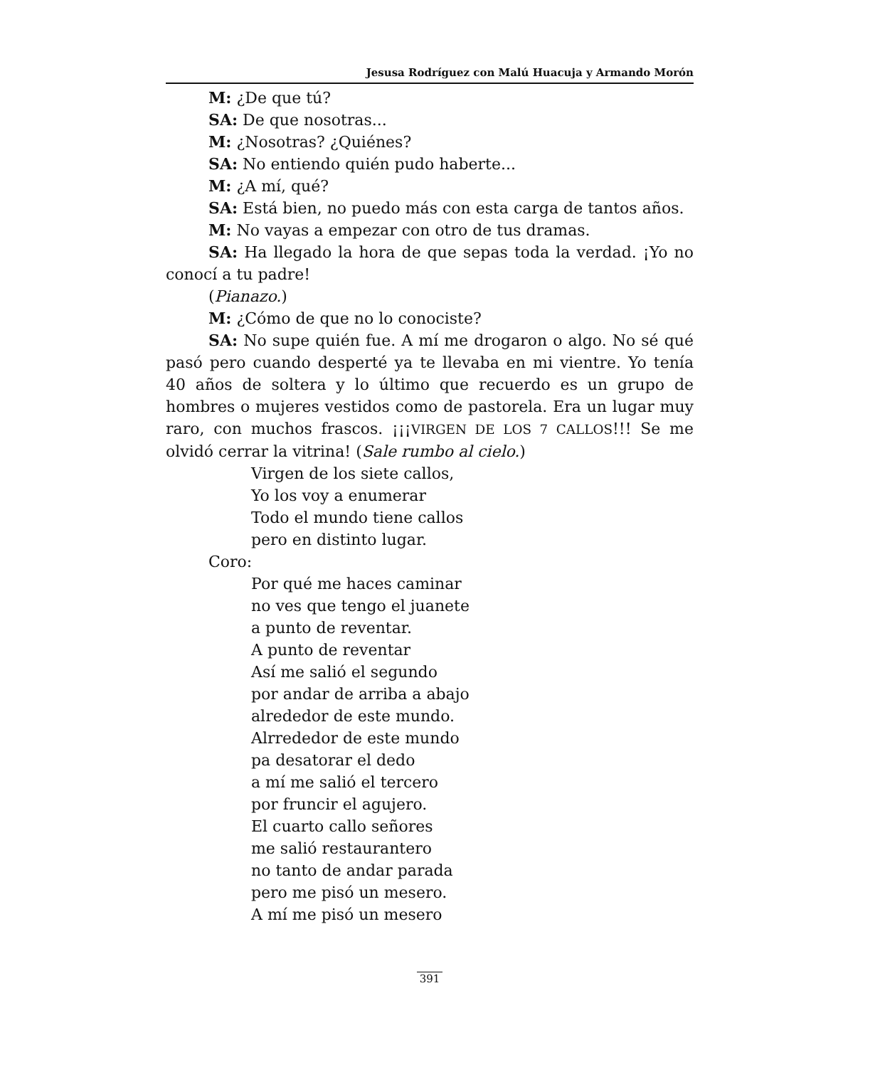Jesusa Rodríguez con Malú Huacuja y Armando Morón
M: ¿De que tú?
SA: De que nosotras...
M: ¿Nosotras? ¿Quiénes?
SA: No entiendo quién pudo haberte...
M: ¿A mí, qué?
SA: Está bien, no puedo más con esta carga de tantos años.
M: No vayas a empezar con otro de tus dramas.
SA: Ha llegado la hora de que sepas toda la verdad. ¡Yo no conocí a tu padre!
(Pianazo.)
M: ¿Cómo de que no lo conociste?
SA: No supe quién fue. A mí me drogaron o algo. No sé qué pasó pero cuando desperté ya te llevaba en mi vientre. Yo tenía 40 años de soltera y lo último que recuerdo es un grupo de hombres o mujeres vestidos como de pastorela. Era un lugar muy raro, con muchos frascos. ¡¡¡VIRGEN DE LOS 7 CALLOS!!! Se me olvidó cerrar la vitrina! (Sale rumbo al cielo.)
Virgen de los siete callos,
Yo los voy a enumerar
Todo el mundo tiene callos
pero en distinto lugar.
Coro:
Por qué me haces caminar
no ves que tengo el juanete
a punto de reventar.
A punto de reventar
Así me salió el segundo
por andar de arriba a abajo
alrededor de este mundo.
Alrrededor de este mundo
pa desatorar el dedo
a mí me salió el tercero
por fruncir el agujero.
El cuarto callo señores
me salió restaurantero
no tanto de andar parada
pero me pisó un mesero.
A mí me pisó un mesero
391